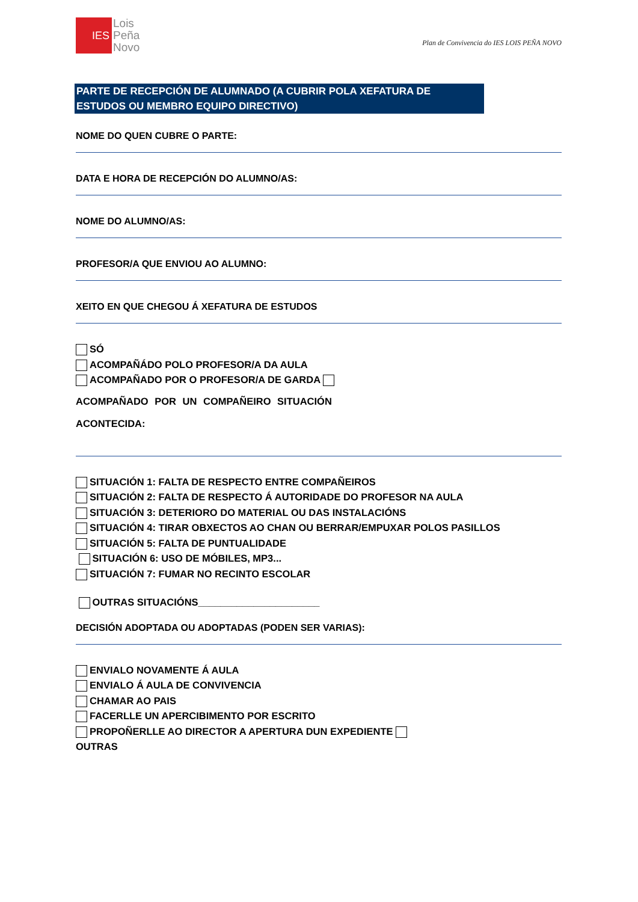IES
Lois
Peña
Novo
Plan de Convivencia do IES LOIS PEÑA NOVO
PARTE DE RECEPCIÓN DE ALUMNADO (A CUBRIR POLA XEFATURA DE ESTUDOS OU MEMBRO EQUIPO DIRECTIVO)
NOME DO QUEN CUBRE O PARTE:
DATA E HORA DE RECEPCIÓN DO ALUMNO/AS:
NOME DO ALUMNO/AS:
PROFESOR/A QUE ENVIOU AO ALUMNO:
XEITO EN QUE CHEGOU Á XEFATURA DE ESTUDOS
SÓ
ACOMPAÑÁDO POLO PROFESOR/A DA AULA
ACOMPAÑADO POR O PROFESOR/A DE GARDA
ACOMPAÑADO POR UN COMPAÑEIRO SITUACIÓN
ACONTECIDA:
SITUACIÓN 1: FALTA DE RESPECTO ENTRE COMPAÑEIROS
SITUACIÓN 2: FALTA DE RESPECTO Á AUTORIDADE DO PROFESOR NA AULA
SITUACIÓN 3: DETERIORO DO MATERIAL OU DAS INSTALACIÓNS
SITUACIÓN 4: TIRAR OBXECTOS AO CHAN OU BERRAR/EMPUXAR POLOS PASILLOS
SITUACIÓN 5: FALTA DE PUNTUALIDADE
SITUACIÓN 6: USO DE MÓBILES, MP3...
SITUACIÓN 7: FUMAR NO RECINTO ESCOLAR
OUTRAS SITUACIÓNS______________________
DECISIÓN ADOPTADA OU ADOPTADAS (PODEN SER VARIAS):
ENVIALO NOVAMENTE Á AULA
ENVIALO Á AULA DE CONVIVENCIA
CHAMAR AO PAIS
FACERLLE UN APERCIBIMENTO POR ESCRITO
PROPOÑERLLE AO DIRECTOR A APERTURA DUN EXPEDIENTE
OUTRAS